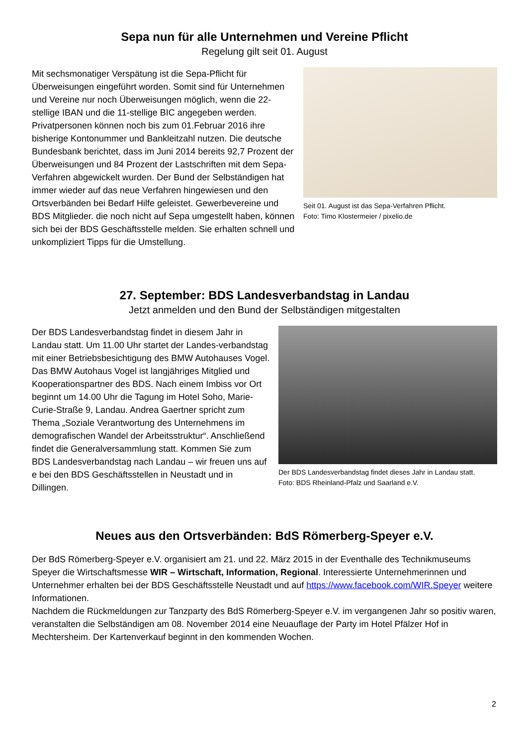Sepa nun für alle Unternehmen und Vereine Pflicht
Regelung gilt seit 01. August
Seit 01. August ist das Sepa-Verfahren Pflicht.
Foto: Timo Klostermeier / pixelio.de
Mit sechsmonatiger Verspätung ist die Sepa-Pflicht für Überweisungen eingeführt worden. Somit sind für Unternehmen und Vereine nur noch Überweisungen möglich, wenn die 22-stellige IBAN und die 11-stellige BIC angegeben werden. Privatpersonen können noch bis zum 01.Februar 2016 ihre bisherige Kontonummer und Bankleitzahl nutzen. Die deutsche Bundesbank berichtet, dass im Juni 2014 bereits 92,7 Prozent der Überweisungen und 84 Prozent der Lastschriften mit dem Sepa-Verfahren abgewickelt wurden. Der Bund der Selbständigen hat immer wieder auf das neue Verfahren hingewiesen und den Ortsverbänden bei Bedarf Hilfe geleistet. Gewerbevereine und BDS Mitglieder. die noch nicht auf Sepa umgestellt haben, können sich bei der BDS Geschäftsstelle melden. Sie erhalten schnell und unkompliziert Tipps für die Umstellung.
27. September: BDS Landesverbandstag in Landau
Jetzt anmelden und den Bund der Selbständigen mitgestalten
Der BDS Landesverbandstag findet dieses Jahr in Landau statt.
Foto: BDS Rheinland-Pfalz und Saarland e.V.
Der BDS Landesverbandstag findet in diesem Jahr in Landau statt. Um 11.00 Uhr startet der Landes-verbandstag mit einer Betriebsbesichtigung des BMW Autohauses Vogel. Das BMW Autohaus Vogel ist langjähriges Mitglied und Kooperationspartner des BDS. Nach einem Imbiss vor Ort beginnt um 14.00 Uhr die Tagung im Hotel Soho, Marie-Curie-Straße 9, Landau. Andrea Gaertner spricht zum Thema „Soziale Verantwortung des Unternehmens im demografischen Wandel der Arbeitsstruktur“. Anschließend findet die Generalversammlung statt. Kommen Sie zum BDS Landesverbandstag nach Landau – wir freuen uns auf e bei den BDS Geschäftsstellen in Neustadt und in Dillingen.
Neues aus den Ortsverbänden: BdS Römerberg-Speyer e.V.
Der BdS Römerberg-Speyer e.V. organisiert am 21. und 22. März 2015 in der Eventhalle des Technikmuseums Speyer die Wirtschaftsmesse WIR – Wirtschaft, Information, Regional. Interessierte Unternehmerinnen und Unternehmer erhalten bei der BDS Geschäftsstelle Neustadt und auf https://www.facebook.com/WIR.Speyer weitere Informationen.
Nachdem die Rückmeldungen zur Tanzparty des BdS Römerberg-Speyer e.V. im vergangenen Jahr so positiv waren, veranstalten die Selbständigen am 08. November 2014 eine Neuauflage der Party im Hotel Pfälzer Hof in Mechtersheim. Der Kartenverkauf beginnt in den kommenden Wochen.
2